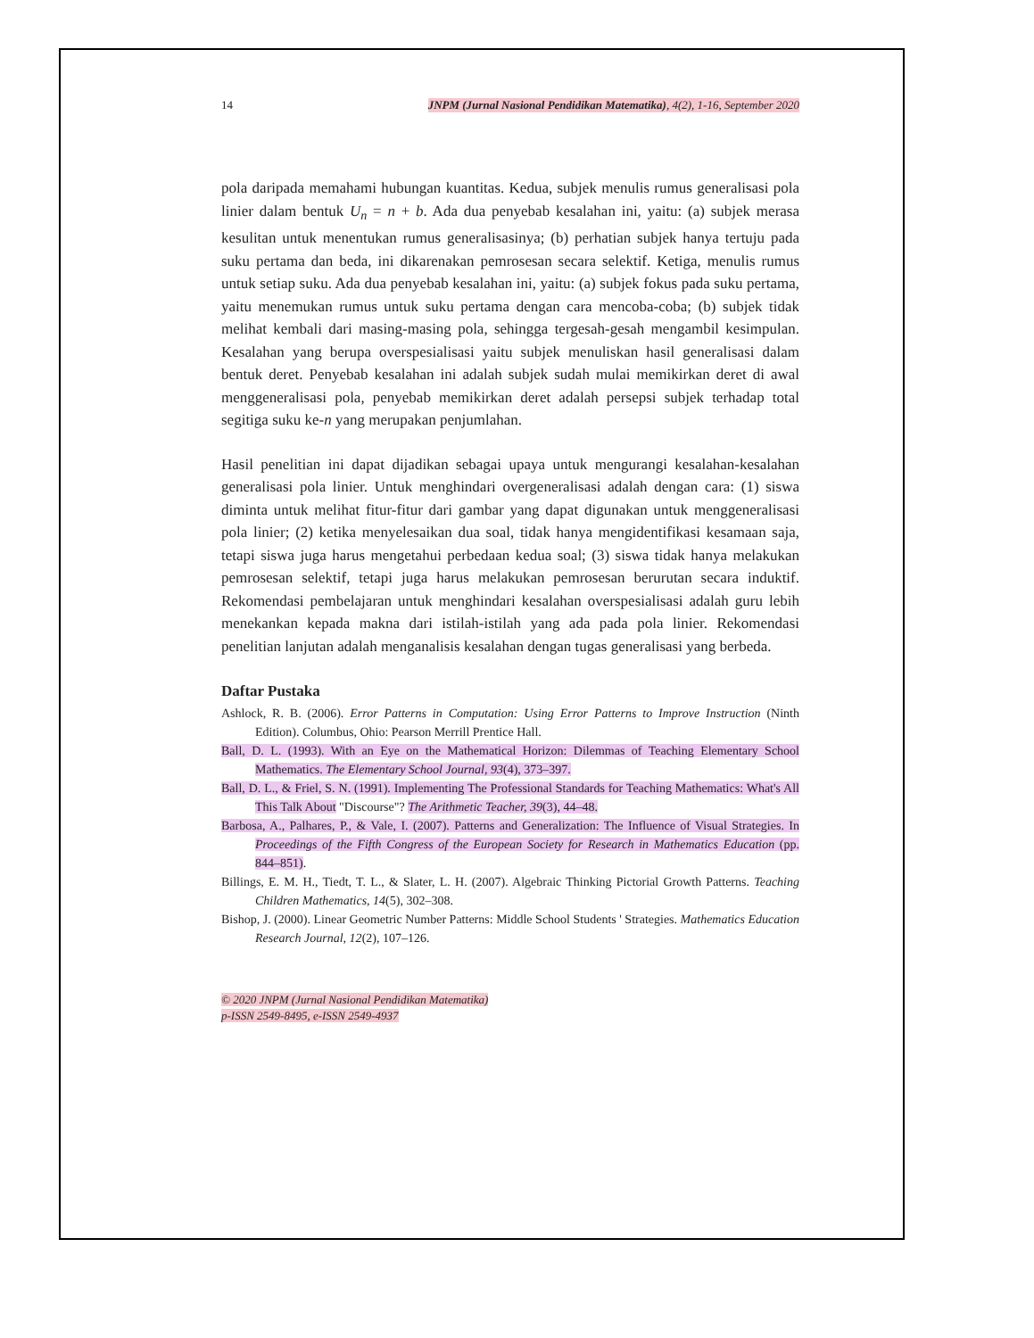14 JNPM (Jurnal Nasional Pendidikan Matematika), 4(2), 1-16, September 2020
pola daripada memahami hubungan kuantitas. Kedua, subjek menulis rumus generalisasi pola linier dalam bentuk U<sub>n</sub> = n + b. Ada dua penyebab kesalahan ini, yaitu: (a) subjek merasa kesulitan untuk menentukan rumus generalisasinya; (b) perhatian subjek hanya tertuju pada suku pertama dan beda, ini dikarenakan pemrosesan secara selektif. Ketiga, menulis rumus untuk setiap suku. Ada dua penyebab kesalahan ini, yaitu: (a) subjek fokus pada suku pertama, yaitu menemukan rumus untuk suku pertama dengan cara mencoba-coba; (b) subjek tidak melihat kembali dari masing-masing pola, sehingga tergesah-gesah mengambil kesimpulan. Kesalahan yang berupa overspesialisasi yaitu subjek menuliskan hasil generalisasi dalam bentuk deret. Penyebab kesalahan ini adalah subjek sudah mulai memikirkan deret di awal menggeneralisasi pola, penyebab memikirkan deret adalah persepsi subjek terhadap total segitiga suku ke-n yang merupakan penjumlahan.
Hasil penelitian ini dapat dijadikan sebagai upaya untuk mengurangi kesalahan-kesalahan generalisasi pola linier. Untuk menghindari overgeneralisasi adalah dengan cara: (1) siswa diminta untuk melihat fitur-fitur dari gambar yang dapat digunakan untuk menggeneralisasi pola linier; (2) ketika menyelesaikan dua soal, tidak hanya mengidentifikasi kesamaan saja, tetapi siswa juga harus mengetahui perbedaan kedua soal; (3) siswa tidak hanya melakukan pemrosesan selektif, tetapi juga harus melakukan pemrosesan berurutan secara induktif. Rekomendasi pembelajaran untuk menghindari kesalahan overspesialisasi adalah guru lebih menekankan kepada makna dari istilah-istilah yang ada pada pola linier. Rekomendasi penelitian lanjutan adalah menganalisis kesalahan dengan tugas generalisasi yang berbeda.
Daftar Pustaka
Ashlock, R. B. (2006). Error Patterns in Computation: Using Error Patterns to Improve Instruction (Ninth Edition). Columbus, Ohio: Pearson Merrill Prentice Hall.
Ball, D. L. (1993). With an Eye on the Mathematical Horizon: Dilemmas of Teaching Elementary School Mathematics. The Elementary School Journal, 93(4), 373–397.
Ball, D. L., & Friel, S. N. (1991). Implementing The Professional Standards for Teaching Mathematics: What's All This Talk About "Discourse"? The Arithmetic Teacher, 39(3), 44–48.
Barbosa, A., Palhares, P., & Vale, I. (2007). Patterns and Generalization: The Influence of Visual Strategies. In Proceedings of the Fifth Congress of the European Society for Research in Mathematics Education (pp. 844–851).
Billings, E. M. H., Tiedt, T. L., & Slater, L. H. (2007). Algebraic Thinking Pictorial Growth Patterns. Teaching Children Mathematics, 14(5), 302–308.
Bishop, J. (2000). Linear Geometric Number Patterns: Middle School Students ' Strategies. Mathematics Education Research Journal, 12(2), 107–126.
© 2020 JNPM (Jurnal Nasional Pendidikan Matematika)
p-ISSN 2549-8495, e-ISSN 2549-4937